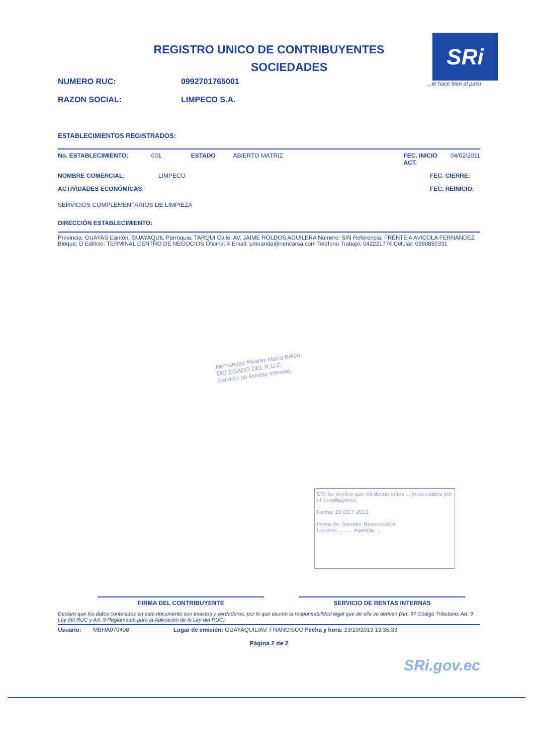SRi
...le hace bien al país!
REGISTRO UNICO DE CONTRIBUYENTES
SOCIEDADES
NUMERO RUC: 0992701765001
RAZON SOCIAL: LIMPECO S.A.
ESTABLECIMIENTOS REGISTRADOS:
No. ESTABLECIMIENTO: 001 ESTADO ABIERTO MATRIZ FEC. INICIO ACT. 04/02/2011
NOMBRE COMERCIAL: LIMPECO FEC. CIERRE:
ACTIVIDADES ECONÓMICAS: FEC. REINICIO:
SERVICIOS COMPLEMENTARIOS DE LIMPIEZA
DIRECCIÓN ESTABLECIMIENTO:
Provincia: GUAYAS Cantón: GUAYAQUIL Parroquia: TARQUI Calle: AV. JAIME ROLDOS AGUILERA Número: S/N Referencia: FRENTE A AVICOLA FERNANDEZ Bloque: D Edificio: TERMINAL CENTRO DE NEGOCIOS Oficina: 4 Email: pmiranda@nencarsa.com Telefono Trabajo: 042221774 Celular: 0980850331
Hernández Alvarez María Belén
DELEGADO DEL R.U.C.
Servicio de Rentas Internas
SRi Se verificó que los documentos ... presentados por el contribuyente.
Fecha: 23 OCT 2013
Firma del Servidor Responsable
Usuario: ......... Agencia: ...
FIRMA DEL CONTRIBUYENTE SERVICIO DE RENTAS INTERNAS
Declaro que los datos contenidos en este documento son exactos y verdaderos, por lo que asumo la responsabilidad legal que de ella se deriven (Art. 97 Código Tributario, Art. 9 Ley del RUC y Art. 9 Reglamento para la Aplicación de la Ley del RUC).
Usuario: MBHA070408 Lugar de emisión: GUAYAQUIL/AV. FRANCISCO Fecha y hora: 23/10/2013 13:35:33
Página 2 de 2
SRi.gov.ec